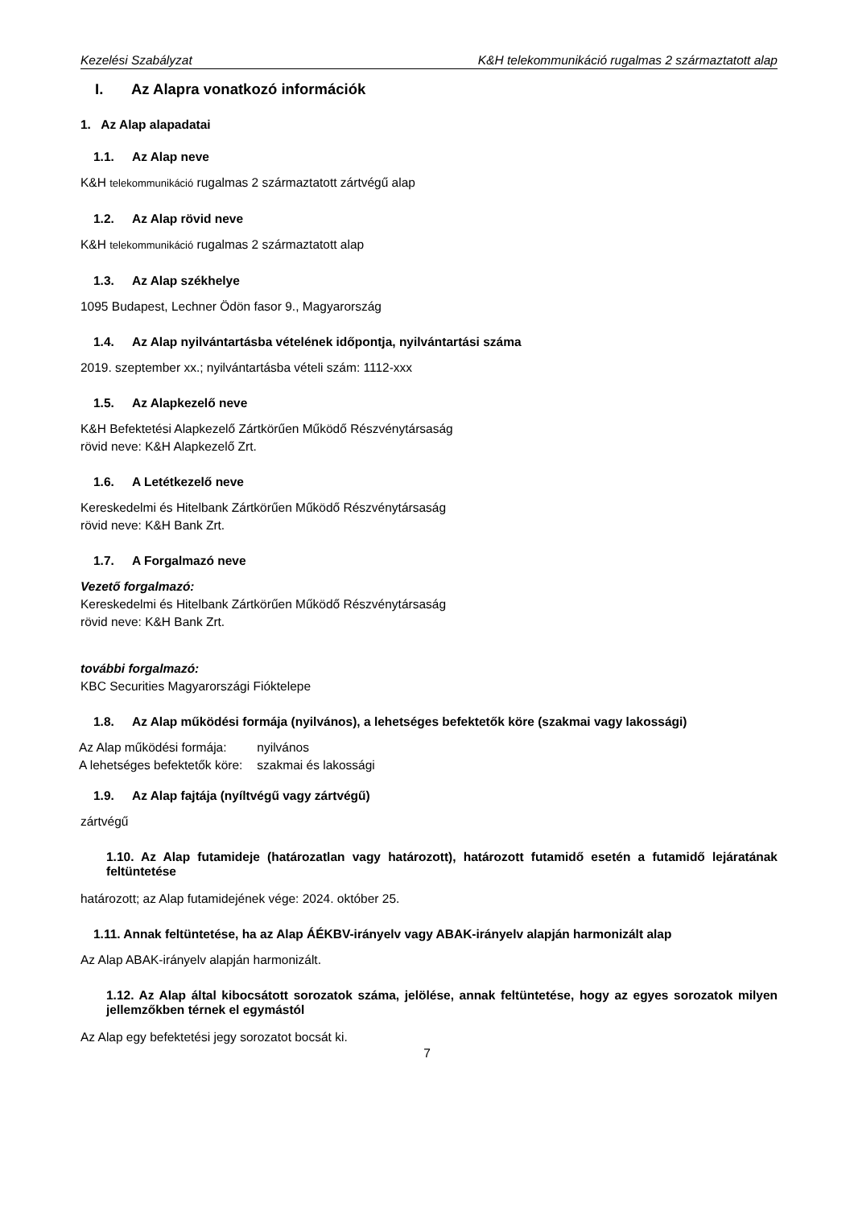Kezelési Szabályzat K&H telekommunikáció rugalmas 2 származtatott alap
I. Az Alapra vonatkozó információk
1. Az Alap alapadatai
1.1. Az Alap neve
K&H telekommunikáció rugalmas 2 származtatott zártvégű alap
1.2. Az Alap rövid neve
K&H telekommunikáció rugalmas 2 származtatott alap
1.3. Az Alap székhelye
1095 Budapest, Lechner Ödön fasor 9., Magyarország
1.4. Az Alap nyilvántartásba vételének időpontja, nyilvántartási száma
2019. szeptember xx.; nyilvántartásba vételi szám: 1112-xxx
1.5. Az Alapkezelő neve
K&H Befektetési Alapkezelő Zártkörűen Működő Részvénytársaság
rövid neve: K&H Alapkezelő Zrt.
1.6. A Letétkezelő neve
Kereskedelmi és Hitelbank Zártkörűen Működő Részvénytársaság
rövid neve: K&H Bank Zrt.
1.7. A Forgalmazó neve
Vezető forgalmazó:
Kereskedelmi és Hitelbank Zártkörűen Működő Részvénytársaság
rövid neve: K&H Bank Zrt.
további forgalmazó:
KBC Securities Magyarországi Fióktelepe
1.8. Az Alap működési formája (nyilvános), a lehetséges befektetők köre (szakmai vagy lakossági)
| Az Alap működési formája: | nyilvános |
| A lehetséges befektetők köre: | szakmai és lakossági |
1.9. Az Alap fajtája (nyíltvégű vagy zártvégű)
zártvégű
1.10. Az Alap futamideje (határozatlan vagy határozott), határozott futamidő esetén a futamidő lejáratának feltüntetése
határozott; az Alap futamidejének vége: 2024. október 25.
1.11. Annak feltüntetése, ha az Alap ÁÉKBV-irányelv vagy ABAK-irányelv alapján harmonizált alap
Az Alap ABAK-irányelv alapján harmonizált.
1.12. Az Alap által kibocsátott sorozatok száma, jelölése, annak feltüntetése, hogy az egyes sorozatok milyen jellemzőkben térnek el egymástól
Az Alap egy befektetési jegy sorozatot bocsát ki.
7